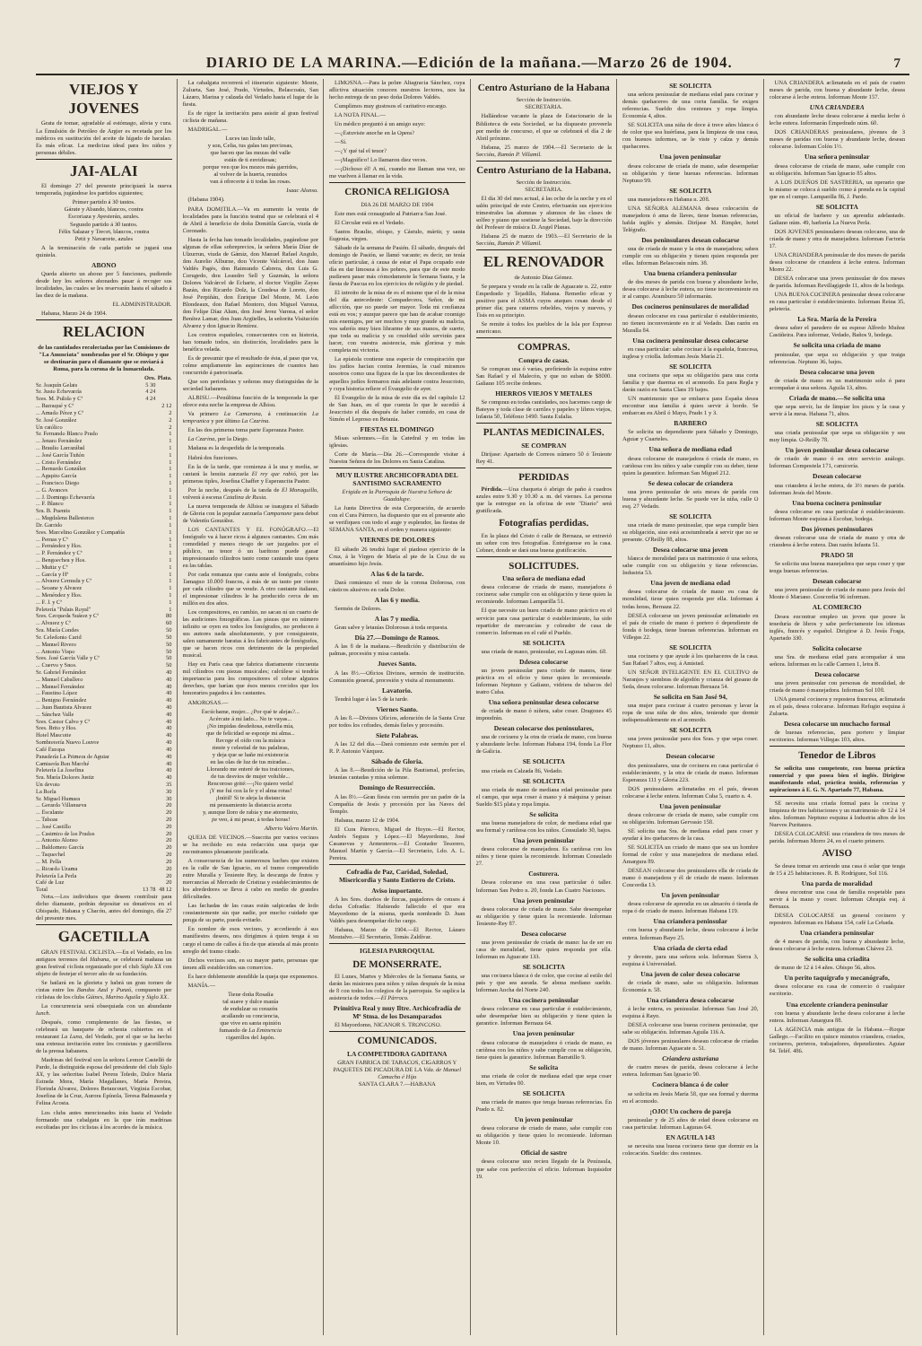DIARIO DE LA MARINA.—Edición de la mañana.—Marzo 26 de 1904.
7
VIEJOS Y JOVENES
Grata de tomar, agradable al estómago, alivia y cura. La Emulsión de Petróleo de Argier es recetada por los médicos en sustitución del aceite de hígado de bacalao. Es más eficaz. La medicina ideal para los niños y personas débiles.
JAI-ALAI
El domingo 27 del presente principiará la nueva temporada, jugándose los partidos siguientes;
Primer partido á 30 tantos.
Gárate y Abando, blancos, contra
Escoriaza y Ayesterán, azules.
Segundo partido á 30 tantos.
Félix Salazar y Trecet, blancos, contra
Petit y Navarrete, azules
A la terminación de cada partido se jugará una quiniela.
ABONO
Queda abierto un abono por 5 funciones, pudiendo desde hoy los señores abonados pasar á recoger sus localidades, las cuales se les reservarán hasta el sábado á las diez de la mañana.
EL ADMINISTRADOR.
Habana, Marzo 24 de 1904.
RELACION
de las cantidades recolectadas por las Comisiones de "La Anunciata" nombradas por el Sr. Obispo y que se destinarán para el diamante que se enviará á Roma, para la corona de la Inmaculada.
| | Oro. | Plata. |
| --- | --- | --- |
| Sr. Joaquín Gelats | 5 30 | |
| Sr. Justo Echevarría | 4 24 | |
| Sres. M. Pulido y Cª | 4 24 | |
| ... Barraqué y Cª | | 2 12 |
| ... Amado Pérez y Cª | | 2 |
| Sr. José González | | 2 |
| Un católico | | 2 |
| Sr. Fernando Blanco Prado | | 1 |
| ... Jenaro Fernández | | 1 |
| ... Braulio Larrazábal | | 1 |
| ... José García Tuñón | | 1 |
| ... Cristo Fernández | | 1 |
| ... Bernardo González | | 1 |
| ... Agapito García | | 1 |
| ... Francisco Diego | | 1 |
| ... G. Avances | | 1 |
| ... J. Domingo Echevarría | | 1 |
| ... F. Blanco | | 1 |
| Sra. B. Puentis | | 1 |
| ... Magdalena Ballesteros | | 1 |
| Dr. Garrido | | 1 |
| Sres. Marcelino González y Compañía | | 1 |
| ... Pernas y Cª | | 1 |
| ... Fernández y Hos. | | 1 |
| ... P. Fernández y Cª | | 1 |
| ... Bengoechea y Hos. | | 1 |
| ... Muñiz y Cª | | 1 |
| ... García y Hª | | 1 |
| ... Alvarez Cernuda y Cª | | 1 |
| ... Seoane y Alvarez | | 1 |
| ... Menéndez y Hos. | | 1 |
| ... F. J. y Cª | | 1 |
| Peletería "Palais Royal" | | 1 |
| Sres. Cerqueda Suárez y Cª | | 80 |
| ... Alvarez y Cª | | 60 |
| Sra. María Condes | | 50 |
| Sr. Celedonio Carid | | 50 |
| ... Manuel Rivero | | 50 |
| ... Antonio Vispo | | 50 |
| Sres. José García Valle y Cª | | 50 |
| ... Cuervo y Snos. | | 50 |
| Sr. Gabriel Fernández | | 40 |
| ... Manuel Caballero | | 40 |
| ... Manuel Fernández | | 40 |
| ... Faustino López | | 40 |
| ... Benigno Fernández | | 40 |
| ... Juan Bautista Alvarez | | 40 |
| ... Sánchez Valle | | 40 |
| Sres. Castor Calvo y Cª | | 40 |
| Sres. Brito y Hos. | | 40 |
| Hotel Mascotte | | 40 |
| Sombrerería Nuevo Louvre | | 40 |
| Café Europa | | 40 |
| Panadería La Primera de Aguiar | | 40 |
| Camisería Bon Marché | | 40 |
| Peletería La Josefina | | 40 |
| Sra. María Dolores Justiz | | 40 |
| Un devoto | | 35 |
| La Borla | | 30 |
| Sr. Miguel Humara | | 30 |
| ... Gerardo Villanueva | | 20 |
| ... Escalante | | 20 |
| ... Taboas | | 20 |
| ... José Castillo | | 20 |
| ... Casimiro de los Prados | | 20 |
| ... Antonio Alonso | | 20 |
| ... Baldomero García | | 20 |
| ... Taquechel | | 20 |
| ... M. Pella | | 20 |
| ... Ricardo Uzama | | 20 |
| Peletería La Perla | | 20 |
| Café de Luz | | 20 |
| Total | 13 78 | 48 12 |
Nota.—Los individuos que deseen contribuir para dicho diamante, podrán depositar su donativos en el Obispado, Habana y Chacón, antes del domingo, día 27 del presente mes.
GACETILLA
GRAN FESTIVAL CICLISTA.—En el Vedado, en los antiguos terrenos del Habana, se celebrará mañana un gran festival ciclista organizado por el club Siglo XX con objeto de festejar el tercer año de su fundación.
Se bailará en la glorieta y habrá un gran torneo de cintas entre los Bandos Azul y Punzó, compuesto por ciclistas de los clubs Güines, Marino Aguila y Siglo XX.
La concurrencia será obsequiada con un abundante lunch.
Después, como complemento de las fiestas, se celebrará un banquete de ochenta cubiertos en el restaurant La Luna, del Vedado, por el que se ha hecho una extensa invitación entre los cronistas y gacetilleros de la prensa habanera.
Madrinas del festival son la señora Leonor Castelló de Pardo, la distinguida esposa del presidente del club Siglo XX, y las señoritas Isabel Perera Toledo, Dulce María Estrada Mora, María Magallanes, María Pereira, Florinda Alvarez, Dolores Betancourt, Virginia Escobar, Josefina de la Cruz, Aurora Epínola, Teresa Balmaseda y Felina Acosta.
Los clubs antes mencionados irán hasta el Vedado formando una cabalgata en la que irán madrinas escoltadas por los ciclistas á los acordes de la música.
La cabalgata recorrerá el itinerario siguiente: Monte, Zulueta, San José, Prado, Virtudes, Belascoaín, San Lázaro, Marina y calzada del Vedado hasta el lugar de la fiesta.
Es de rigor la invitación para asistir al gran festival ciclista de mañana.
MADRIGAL.—
Luces tan lindo talle,
y son, Celia, tus galas tan preciosas,
que hacen que las mozas del valle
están de ti envidiosas;
porque ven que los mozos más garridos,
al volver de la huerta, reunidos
van á ofrecerte á ti todas las rosas.
Isaac Alonso.
(Habana 1904).
PARA DOMITILA.—Va en aumento la venta de localidades para la función teatral que se celebrará el 4 de Abril á beneficio de doña Domitila García, viuda de Coronado.
Hasta la fecha han tomado localidades, pagándose por algunas de ellas sobreprecios, la señora María Díaz de Ulzurrun, viuda de Gámiz, don Manuel Rafael Angulo, don Aurelio Alburne, don Vicente Valcárcel, don Juan Valdés Pagés, don Raimundo Cabrera, don Luis G. Corugedo, don Leandro Sell y Guzmán, la señora Dolores Valcárcel de Echarte, el doctor Virgilio Zayas Bazán, don Ricardo Dolz, la Condesa de Loreto, don José Perpiñán, don Enrique Del Monte, M. León Blondeaux, don Rafael Montoro, don Miguel Varona, don Felipe Díaz Alum, don José Jerez Varona, el señor Benítez Lamar, don Juan Argüelles, la señorita Visitación Alvarez y don Ignacio Remírez.
Los centros españoles, consecuentes con su historia, han tomado todos, sin distinción, localidades para la benéfica velada.
Es de presumir que el resultado de ésta, al paso que va, colme ampliamente las aspiraciones de cuantos han concurrido á patrocinarla.
Que son periodistas y señoras muy distinguidas de la sociedad habanera.
ALBISU.—Penúltima función de la temporada la que ofrece esta noche la empresa de Albisu.
Va primero La Camarona, á continuación La tempranica y por último La Czarina.
En las dos primeras toma parte Esperanza Pastor.
La Czarina, por la Diego.
Mañana es la despedida de la temporada.
Habrá dos funciones.
En la de la tarde, que comienza á la una y media, se cantará la bonita zarzuela El rey que rabió, por las primeras tiples, Josefina Chaffer y Esperancita Pastor.
Por la noche, después de la tanda de El Monaguillo, volverá á escena Catalina de Rusia.
La nueva temporada de Albisu se inaugura el Sábado de Gloria con la popular zarzuela Campanone para debut de Valentín González.
LOS CANTANTES Y EL FONÓGRAFO.—El fonógrafo va á hacer ricos á algunos cantantes. Con más comodidad y menos riesgo de ser juzgados por el público, un tenor ó un barítono puede ganar impresionando cilindros tanto como cantando una ópera en las tablas.
Por cada romanza que canta ante el fonógrafo, cobra Tamagno 10.000 francos, á más de un tanto por ciento por cada cilindro que se vende. A otro cantante italiano, el impresionar cilindros le ha producido cerca de un millón en dos años.
Los compositores, en cambio, no sacan ni un cuarto de las audiciones fonográficas. Las piezas que en número infinito se oyen en todos los fonógrafos, no producen á sus autores nada absolutamente, y por consiguiente, salen sumamente baratas á los fabricantes de fonógrafos, que se hacen ricos con detrimento de la propiedad musical.
Hay en París casa que fabrica diariamente cincuenta mil cilindros con piezas musicales; calcúlese si tendría importancia para los compositores el cobrar algunos derechos, que harían que ésos menos crecidos que los honorarios pagados á los cantantes.
AMOROSAS.—
Escúchame, mujer... ¿Por qué te alejas?...
Acércate á mi lado... No te vayas...
¡No impidas desdeñosa, estrella mía,
que de felicidad se esponje mi alma...
Recoge el oído con la música
riente y celestial de tus palabras,
y deja que se bañe mi existencia
en las olas de luz de tus miradas...
Llorando me enteré de tus traiciones,
de tus desvíos de mujer voluble...
Rencoroso grité:—¡No quiero verla!
¡Y me fuí con la fe y el alma rotas!
¡Inútil! Si te aleja la distancia
mi pensamiento la distancia acorta
y, aunque lloro de rabia y me atormento,
¡te veo, á mi pesar, á todas horas!
Alberto Valero Martín.
QUEJA DE VECINOS.—Suscrita por varios vecinos se ha recibido en esta redacción una queja que encontramos plenamente justificada.
A consecuencia de los numerosos baches que existen en la calle de San Ignacio, en el tramo comprendido entre Muralla y Teniente Rey, la descarga de frutos y mercancías al Mercado de Cristina y establecimientos de los alrededores se lleva á cabo en medio de grandes dificultades.
Las fachadas de las casas están salpicadas de lodo constantemente sin que nadie, por mucho cuidado que ponga de su parte, pueda evitarlo.
En nombre de esos vecinos, y accediendo á sus manifiestos deseos, nos dirigimos á quien tenga á su cargo el ramo de calles á fin de que atienda al más pronto arreglo del tramo citado.
Dichos vecinos son, en su mayor parte, personas que tienen allí establecidos sus comercios.
Es hace doblemente atendible la queja que exponemos.
MANÍA.—
Tiene doña Rosalía
tal suave y dulce manía
de endulzar su corazón
acallando su conciencia,
que vive en santa opinión
fumando de La Eminencia
cigarrillos del Japón.
LIMOSNA.—Para la pobre Altagracia Sánchez, cuya aflictiva situación conocen nuestros lectores, nos ha hecho entrega de un peso doña Dolores Valdés.
Cumplimos muy gustosos el caritativo encargo.
LA NOTA FINAL.—
Un médico preguntó á un amigo suyo:
—¿Estuviste anoche en la Opera?
—Sí.
—¿Y qué tal el tenor?
—¡Magnífico! Lo llamaron diez veces.
—¡Dichoso él! A mí, cuando me llaman una vez, no me vuelven á llamar en la vida.
CRONICA RELIGIOSA
DIA 26 DE MARZO DE 1904
Este mes está consagrado al Patriarca San José.
El Circular está en el Vedado.
Santos Braulio, obispo, y Cástulo, mártir, y santa Eugenia, virgen.
Sábado de la semana de Pasión. El sábado, después del domingo de Pasión, se llamó vacante; es decir, no tenía oficio particular, á causa de estar el Papa ocupado este día en dar limosna á los pobres, para que de este modo pudiesen pasar más cómodamente la Semana Santa, y la fiesta de Pascua en los ejercicios de religión y de piedad.
El introito de la misa de es el mismo que el de la misa del día antecedente: Compadeceos, Señor, de mi aflicción, que no puede ser mayor. Toda mi confianza está en vos; y aunque parece que han de acabar conmigo mis enemigos, por ser muchos y muy grande su malicia, vos sabréis muy bien librarme de sus manos, de suerte, que toda su malicia y su crueldad sólo servirán para hacer, con vuestra asistencia, más gloriosa y más completa mi victoria.
La epístola contiene una especie de conspiración que los judíos hacían contra Jeremías, la cual miramos nosotros como una figura de la que los descendientes de aquellos judíos formaron más adelante contra Jesucristo, y cuya historia refiere el Evangelio de ayer.
El Evangelio de la misa de este día es del capítulo 12 de San Juan, en el que cuenta lo que le sucedió á Jesucristo el día después de haber comido, en casa de Simón el Leproso en Betania.
FIESTAS EL DOMINGO
Misas solemnes.—En la Catedral y en todas las iglesias.
Corte de María.—Día 26.—Corresponde visitar á Nuestra Señora de los Dolores en Santa Catalina.
MUY ILUSTRE ARCHICOFRADIA DEL SANTISIMO SACRAMENTO
Erigida en la Parroquia de Nuestra Señora de Guadalupe.
La Junta Directiva de esta Corporación, de acuerdo con el Cura Párroco, ha dispuesto que en el presente año se verifiquen con todo el auge y esplendor, las fiestas de SEMANA SANTA, en el orden y manera siguiente:
VIERNES DE DOLORES
El sábado 26 tendrá lugar el piadoso ejercicio de la Cruz, á la Virgen de María al pie de la Cruz de su amantísimo hijo Jesús.
A las 6 de la tarde.
Dará comienzo el rezo de la corona Dolorosa, con cánticos alusivos en cada Dolor.
A las 6 y media.
Sermón de Dolores.
A las 7 y media.
Gran salve y letanías Dolorosas á toda orquesta.
Día 27.—Domingo de Ramos.
A las 8 de la mañana.—Bendición y distribución de palmas, procesión y misa cantada.
Jueves Santo.
A las 8½.—Oficios Divinos, sermón de institución. Comunión general, procesión y visita al monumento.
Lavatorio.
Tendrá lugar á las 5 de la tarde.
Viernes Santo.
A las 8.—Divinos Oficios, adoración de la Santa Cruz por todos los cofrades, demás fieles y procesión.
Siete Palabras.
A las 12 del día.—Dará comienzo este sermón por el R. P. Antonio Vázquez.
Sábado de Gloria.
A las 8.—Bendición de la Pila Bautismal, profecías, letanías cantadas y misa solemne.
Domingo de Resurrección.
A las 8½.—Gran fiesta con sermón por un padre de la Compañía de Jesús y procesión por las Naves del Templo.
Habana, marzo 12 de 1904.
El Cura Párroco, Miguel de Hoyos.—El Rector, Andrés Segura y López.—El Mayordomo, José Casanovas y Armenteros.—El Contador Tesorero, Manuel Martín y García.—El Secretario, Ldo. A. L. Pereira.
Cofradía de Paz, Caridad, Soledad, Misericordia y Santo Entierro de Cristo.
Aviso importante.
A los Sres. dueños de fincas, pagadores de censos á dicha Cofradía: Habiendo fallecido el que era Mayordomo de la misma, queda nombrado D. Juan Valdés para desempeñar dicho cargo.
Habana, Marzo de 1904.—El Rector, Lázaro Montalvo.—El Secretario, Tomás Zaldívar.
IGLESIA PARROQUIAL
DE MONSERRATE.
El Lunes, Martes y Miércoles de la Semana Santa, se darán las misiones para niños y niñas después de la misa de 8 con todos los colegios de la parroquia. Se suplica la asistencia de todos.—El Párroco.
Primitiva Real y muy Iltre. Archicofradía de Mª Stma. de los Desamparados
El Mayordomo, NICANOR S. TRONCOSO.
COMUNICADOS.
LA COMPETIDORA GADITANA
GRAN FABRICA DE TABACOS, CIGARROS Y PAQUETES DE PICADURA DE LA Vda. de Manuel Camacho é Hijo
SANTA CLARA 7.—HABANA
Centro Asturiano de la Habana
Sección de Instrucción.
SECRETARIA.
Hallándose vacante la plaza de Estacionario de la Biblioteca de esta Sociedad, se ha dispuesto proveerla por medio de concurso, el que se celebrará el día 2 de Abril próximo.
Habana, 25 marzo de 1904.—El Secretario de la Sección, Ramón P. Villamil.
Centro Asturiano de la Habana.
Sección de Instrucción.
SECRETARIA.
El día 30 del mes actual, á las ocho de la noche y en el salón principal de este Centro, efectuarán sus ejercicios trimestrales las alumnas y alumnos de las clases de solfeo y piano que sostiene la Sociedad, bajo la dirección del Profesor de música D. Angel Planas.
Habana 25 de marzo de 1903.—El Secretario de la Sección, Ramón P. Villamil.
EL RENOVADOR
de Antonio Díaz Gómez.
Se prepara y vende en la calle de Aguacate n. 22, entre Empedrado y Tejadillo, Habana. Remedio eficaz y positivo para el ASMA cuyos ataques cesan desde el primer día; para catarros rebeldes, viejos y nuevos, y Tisis en su principio.
Se remite á todos los pueblos de la Isla por Expreso americano.
COMPRAS.
Compra de casas.
Se compran una ó varias, prefiriendo la esquina entre San Rafael y el Malecón, y que no suban de $8000. Galiano 105 recibe órdenes.
HIERROS VIEJOS Y METALES
Se compran en todas cantidades, nos hacemos cargo de Bateyes y toda clase de carriles y papeles y libros viejos, Infanta 50, Teléfono 1490. Santa Eulalia.
PLANTAS MEDICINALES.
SE COMPRAN
Dirijase: Apartado de Correos número 50 ó Teniente Rey 41.
PERDIDAS
Pérdida.—Una chaqueta ó abrigo de paño á cuadros azules entre 9.30 y 10.30 a. m. del viernes. La persona que la entregue en la oficina de este "Diario" será gratificada.
Fotografías perdidas.
En la plaza del Cristo ó calle de Bernaza, se extravió un sobre con tres fotografías. Entréguense en la casa. Cobner, donde se dará una buena gratificación.
SOLICITUDES.
Una señora de mediana edad
desea colocarse de criada de mano, manejadora ó cocinera: sabe cumplir con su obligación y tiene quien la recomiende. Informan Lamparilla 51.
El que necesite un buen criado de mano práctico en el servicio para casa particular ó establecimiento, ha sido repartidor de mercancías y cobrador de casa de comercio. Informan en el café el Pueblo.
SE SOLICITA
una criada de mano, peninsular, en Lagunas núm. 68.
Ddesea colocarse
un joven peninsular para criado de manos, tiene práctica en el oficio y tiene quien lo recomiende. Informan Neptuno y Galiano, vidriera de tabacos del teatro Cuba.
Una señora peninsular desea colocarse
de criada de mano ó niñera, sabe coser. Dragones 45 impondrán.
Desean colocarse dos peninsulares,
una de cocinera y la otra de criada de mano, con buena y abundante leche. Informan Habana 194, fonda La Flor de Galicia.
SE SOLICITA
una criada en Calzada 86, Vedado.
SE SOLICITA
una criada de mano de mediana edad peninsular para el campo, que sepa coser á mano y á máquina y peinar. Sueldo $15 plata y ropa limpia.
Se solicita
una buena manejadora de color, de mediana edad que sea formal y cariñosa con los niños. Consulado 30, bajos.
Una joven peninsular
desea colocarse de manejadora. Es cariñosa con los niños y tiene quien la recomiende. Informan Consulado 27.
Costurera.
Desea colocarse en una casa particular ó taller. Informan San Pedro n. 20, fonda Las Cuatro Naciones.
Una joven peninsular
desea colocarse de criada de mano. Sabe desempeñar su obligación y tiene quien la recomiende. Informan Teniente-Rey 87.
Desea colocarse
una joven peninsular de criada de mano: ha de ser en casa de moralidad, tiene quien responda por ella. Informan en Aguacate 133.
SE SOLICITA
una cocinera blanca ó de color, que cocine al estilo del país y que sea aseada. Se abona mediano sueldo. Informan Ancha del Norte 240.
Una cocinera peninsular
desea colocarse en casa particular ó establecimiento, sabe desempeñar bien su obligación y tiene quien la garantice. Informan Bernaza 64.
Una joven peninsular
desea colocarse de manejadora ó criada de mano, es cariñosa con los niños y sabe cumplir con su obligación, tiene quien la garantice. Informan Barratillo 9.
Se solicita
una criada de color de mediana edad que sepa coser bien, en Virtudes 80.
SE SOLICITA
una criada de manos que tenga buenas referencias. En Prado n. 82.
Un joven peninsular
desea colocarse de criado de mano, sabe cumplir con su obligación y tiene quien lo recomiende. Informan Monte 10.
Oficial de sastre
desea colocarse uno recien llegado de la Península, que sabe con perfección el oficio. Informan Inquisidor 19.
SE SOLICITA
una señora peninsular de mediana edad para cocinar y demás quehaceres de una corta familia. Se exigen referencias. Sueldo dos centenes y ropa limpia. Economía 4, altos.
SE SOLICITA una niña de doce á trece años blanca ó de color que sea huérfana, para la limpieza de una casa, con buenos informes, se le viste y calza y demás quehaceres.
Una joven peninsular
desea colocarse de criada de mano, sabe desempeñar su obligación y tiene buenas referencias. Informan Neptuno 99.
SE SOLICITA
una manejadora en Habana n. 208.
UNA SEÑORA ALEMANA desea colocación de manejadora ó ama de llaves, tiene buenas referencias, habla inglés y alemán. Diríjase M. Rimpler, hotel Telégrafo.
Dos peninsulares desean colocarse
una de criada de mano y la otra de manejadora; saben cumplir con su obligación y tienen quien responda por ellas. Informan Belascoaín núm. 38.
Una buena criandera peninsular
de dos meses de parida con buena y abundante leche, desea colocarse á leche entera, no tiene inconveniente en ir al campo. Aramburo 50 informarán.
Dos cocineros peninsulares de moralidad
desean colocarse en casa particular ó establecimiento, no tienen inconveniente en ir al Vedado. Dan razón en Muralla 84.
Una cocinera peninsular desea colocarse
en casa particular: sabe cocinar á la española, francesa, inglesa y criolla. Informan Jesús María 21.
SE SOLICITA
una cocinera que sepa su obligación para una corta familia y que duerma en el acomodo. En para Regla y darán razón en Santa Clara 19 bajos.
UN matrimonio que se embarca para España desea encontrar una familia á quien servir á bordo. Se embarcan en Abril ó Mayo, Prado 1 y 3.
BARBERO
Se solicita un dependiente para Sábado y Domingo, Aguiar y Cuarteles.
Una señora de mediana edad
desea colocarse de manejadora ó criada de mano, es cariñosa con los niños y sabe cumplir con su deber, tiene quien la garantice. Informan San Miguel 212.
Se desea colocar de criandera
una joven peninsular de seis meses de parida con buena y abundante leche. Se puede ver la niña, calle O esq. 27 Vedado.
SE SOLICITA
una criada de mano peninsular, que sepa cumplir bien su obligación, sino está acostumbrada á servir que no se presente. O'Reilly 88, altos.
Desea colocarse una joven
blanca de moralidad para un matrimonio ó una señora, sabe cumplir con su obligación y tiene referencias. Industria 53.
Una joven de mediana edad
desea colocarse de criada de mano en casa de moralidad, tiene quien responda por ella. Informan á todas horas, Bernaza 22.
DESEA colocarse un joven peninsular aclimatado en el país de criado de mano ó portero ó dependiente de fonda ó bodega, tiene buenas referencias. Informan en Villegas 22.
SE SOLICITA
una cocinera y que ayude á los quehaceres de la casa. San Rafael 7 altos, esq. á Amistad.
UN SEÑOR INTELIGENTE EN EL CULTIVO de Naranjos y siembras de algodón y crianza del gusano de Seda, desea colocarse. Informan Bernaza 54.
Se solicita en San José 94,
una mujer para cocinar á cuatro personas y lavar la ropa de una niña de dos años, teniendo que dormir indispensablemente en el acomodo.
SE SOLICITA
una joven peninsular para dos Sras. y que sepa coser. Neptuno 11, altos.
Desean colocarse
dos peninsulares, una de cocinera en casa particular ó establecimiento, y la otra de criada de mano. Informan Esperanza 111 y Gloria 223.
DOS peninsulares aclimatadas en el país, desean colocarse á leche entera. Informan Cuba 5, cuarto n. 4.
Una joven peninsular
desea colocarse de criada de mano, sabe cumplir con su obligación. Informan Gervasio 158.
SE solicita una Sra. de mediana edad para coser y ayudar á los quehaceres de la casa.
SE SOLICITA un criado de mano que sea un hombre formal de color y una manejadora de mediana edad. Amargura 89.
DESEAN colocarse dos peninsulares ella de criada de mano ó manejadora y él de criado de mano. Informan Concordia 13.
Un joven peninsular
desea colocarse de aprendiz en un almacén ó tienda de ropa ó de criado de mano. Informan Habana 119.
Una criandera peninsular
con buena y abundante leche, desea colocarse á leche entera. Informan Bayo 25.
Una criada de cierta edad
y decente, para una señora sola. Informan Sierra 3, esquina á Universidad.
Una joven de color desea colocarse
de criada de mano, sabe su obligación. Informan Economía n. 58.
Una criandera desea colocarse
á leche entera, es peninsular. Informan San José 20, esquina á Rayo.
DESEA colocarse una buena cocinera peninsular, que sabe su obligación. Informan Aguila 116 A.
DOS jóvenes peninsulares desean colocarse de criadas de mano. Informan Aguacate n. 51.
Criandera asturiana
de cuatro meses de parida, desea colocarse á leche entera. Informan San Ignacio 90.
Cocinera blanca ó de color
se solicita en Jesús María 58, que sea formal y duerma en el acomodo.
¡OJO! Un cochero de pareja
peninsular y de 25 años de edad desea colocarse en casa particular. Informan Lagunas 64.
EN AGUILA 143
se necesita una buena cocinera tiene que dormir en la colocación. Sueldo: dos centenes.
UNA CRIANDERA aclimatada en el país de cuatro meses de parida, con buena y abundante leche, desea colocarse á leche entera. Informan Monte 157.
UNA CRIANDERA
con abundante leche desea colocarse á media leche ó leche entera. Informarán Empedrado núm. 60.
DOS CRIANDERAS peninsulares, jóvenes de 3 meses de paridas con buena y abundante leche, desean colocarse. Informan Colón 1½.
Una señora peninsular
desea colocarse de criada de mano, sabe cumplir con su obligación. Informan San Ignacio 85 altos.
A LOS DUEÑOS DE SASTRERIA, un operario que lo mismo se coloca á sueldo como á prenda en la capital que en el campo. Lamparilla 86, J. Pardo.
SE SOLICITA
un oficial de barbero y un aprendiz adelantado. Galiano núm. 49, barbería La Nueva Perla.
DOS JOVENES peninsulares desean colocarse, una de criada de mano y otra de manejadora. Informan Factoría 17.
UNA CRIANDERA peninsular de dos meses de parida desea colocarse de criandera á leche entera. Informan Morro 22.
DESEA colocarse una joven peninsular de dos meses de parida. Informan Revillagigedo 11, altos de la bodega.
UNA BUENA COCINERA peninsular desea colocarse en casa particular ó establecimiento. Informan Reina 35, peletería.
La Sra. María de la Pereira
desea saber el paradero de su esposo Alfredo Muñoz Castiñeira. Para informar, Vedado, Baños 9, bodega.
Se solicita una criada de mano
peninsular, que sepa su obligación y que traiga referencias. Neptuno 36, bajos.
Desea colocarse una joven
de criada de mano en un matrimonio solo ó para acompañar á una señora. Aguila 13, altos.
Criada de mano.—Se solicita una
que sepa servir, ha de limpiar los pisos y la casa y servir á la mesa. Habana 71, altos.
SE SOLICITA
una criada peninsular que sepa su obligación y sea muy limpia. O-Reilly 78.
Un joven peninsular desea colocarse
de criado de mano ó en otro servicio análogo. Informan Compostela 171, carnicería.
Desean colocarse
una criandera á leche entera, de 3½ meses de parida. Informan Jesús del Monte.
Una buena cocinera peninsular
desea colocarse en casa particular ó establecimiento. Informan Monte esquina á Escobar, bodega.
Dos jóvenes peninsulares
desean colocarse una de criada de mano y otra de criandera á leche entera. Dan razón Infanta 51.
PRADO 58
Se solicita una buena manejadora que sepa coser y que tenga buenas referencias.
Desean colocarse
una joven peninsular de criada de mano para Jesús del Monte ó Mariano. Concordia 96 informan.
AL COMERCIO
Desea encontrar empleo un joven que posee la teneduría de libros y sabe perfectamente los idiomas inglés, francés y español. Dirigirse á D. Jesús Fraga, Apartado 330.
Solicita colocarse
una Sra. de mediana edad para acompañar á una señora. Informan en la calle Carmen 1, letra B.
Desea colocarse
una joven peninsular con personas de moralidad, de criada de mano ó manejadora. Informan Sol 108.
UNA general cocinera y repostera francesa, aclimatada en el país, desea colocarse. Informan Refugio esquina á Zulueta.
Desea colocarse un muchacho formal
de buenas referencias, para portero y limpiar escritorios. Informan Villegas 103, altos.
Tenedor de Libros
Se solicita uno competente, con buena práctica comercial y que posea bien el inglés. Dirigirse manifestando edad, práctica tenida, referencias y aspiraciones á E. G. N. Apartado 77, Habana.
SE necesita una criada formal para la cocina y limpieza de tres habitaciones y un matrimonio de 12 á 14 años. Informan Neptuno esquina á Industria altos de los Nuevos Puritanos.
DESEA COLOCARSE una criandera de tres meses de parida. Informan Morro 24, en el cuarto primero.
AVISO
Se desea tomar en arriendo una casa ó solar que tenga de 15 á 25 habitaciones. R. B. Rodríguez, Sol 116.
Una parda de moralidad
desea encontrar una casa de familia respetable para servir á la mano y coser. Informan Obrapía esq. á Bernaza.
DESEA COLOCARSE un general cocinero y repostero. Informan en Habana 154, café La Cebada.
Una criandera peninsular
de 4 meses de parida, con buena y abundante leche, desea colocarse á leche entera. Informan Chávez 23.
Se solicita una criadita
de mano de 12 á 14 años. Obispo 56, altos.
Un perito taquígrafo y mecanógrafo,
desea colocarse en casa de comercio ó cualquier escritorio.
Una excelente criandera peninsular
con buena y abundante leche desea colocarse á leche entera. Informan Amargura 88.
LA AGENCIA más antigua de la Habana.—Roque Gallego.—Facilito en quince minutos criandera, criados, cocineros, porteros, trabajadores, dependientes. Aguiar 84. Teléf. 486.